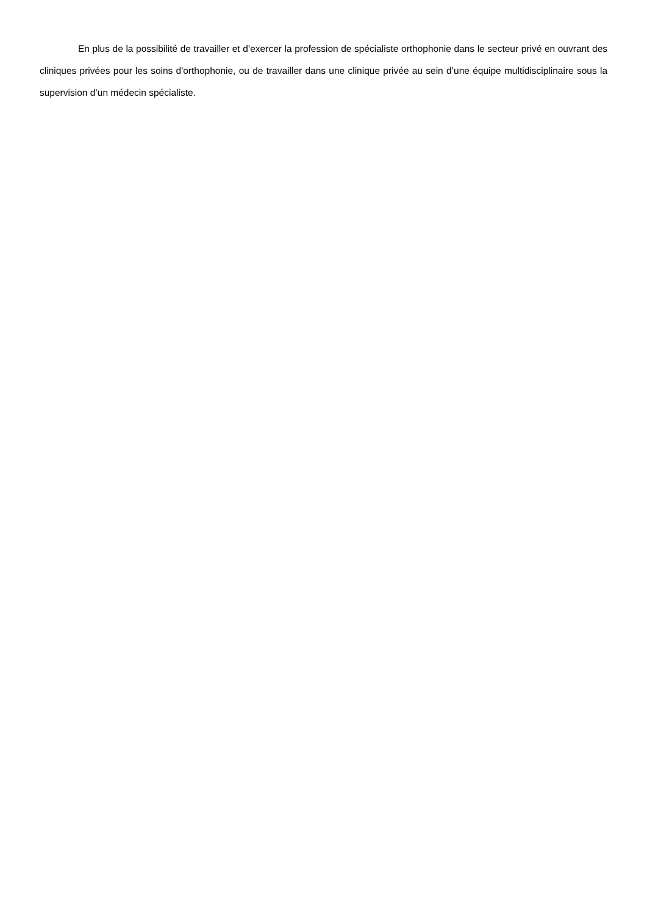En plus de la possibilité de travailler et d’exercer la profession de spécialiste orthophonie dans le secteur privé en ouvrant des cliniques privées pour les soins d'orthophonie, ou de travailler dans une clinique privée au sein d’une équipe multidisciplinaire sous la supervision d’un médecin spécialiste.